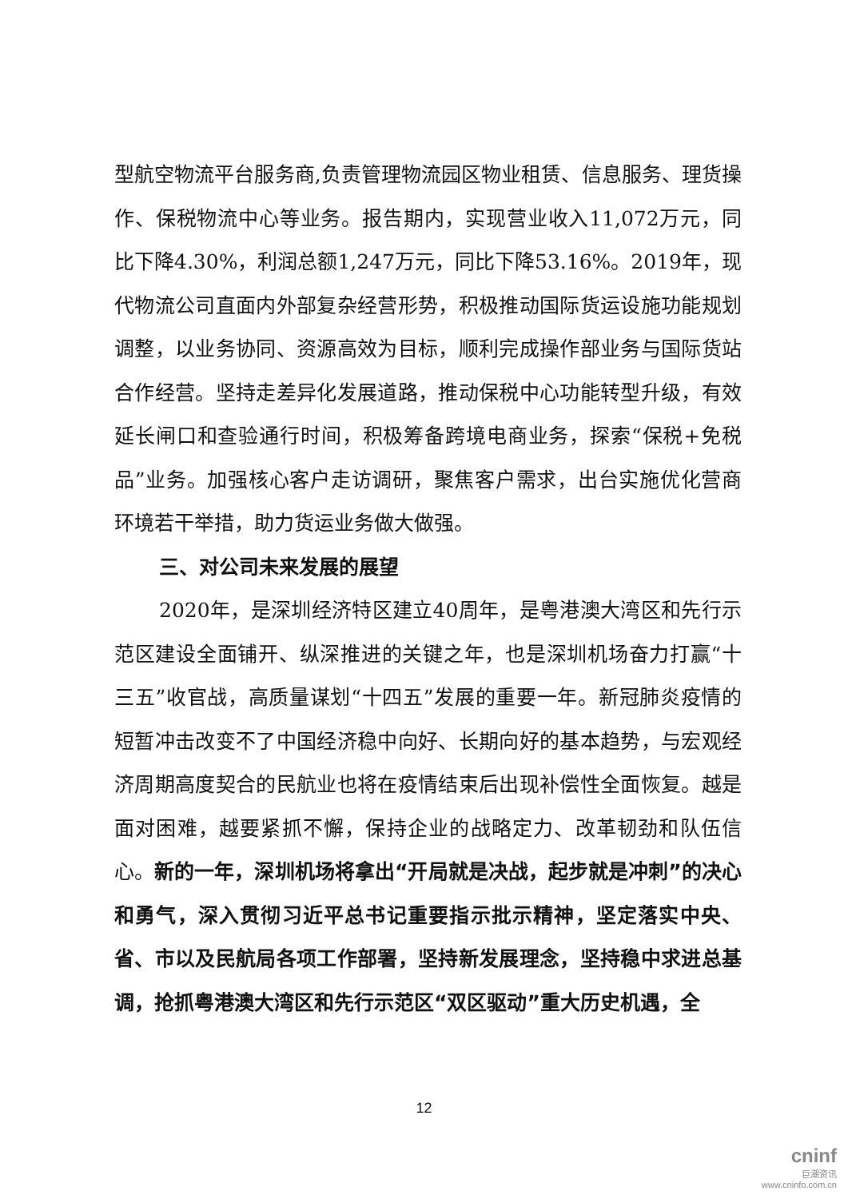型航空物流平台服务商,负责管理物流园区物业租赁、信息服务、理货操作、保税物流中心等业务。报告期内，实现营业收入11,072万元，同比下降4.30%，利润总额1,247万元，同比下降53.16%。2019年，现代物流公司直面内外部复杂经营形势，积极推动国际货运设施功能规划调整，以业务协同、资源高效为目标，顺利完成操作部业务与国际货站合作经营。坚持走差异化发展道路，推动保税中心功能转型升级，有效延长闸口和查验通行时间，积极筹备跨境电商业务，探索“保税+免税品”业务。加强核心客户走访调研，聚焦客户需求，出台实施优化营商环境若干举措，助力货运业务做大做强。
三、对公司未来发展的展望
2020年，是深圳经济特区建立40周年，是粤港澳大湾区和先行示范区建设全面铺开、纵深推进的关键之年，也是深圳机场奋力打赢“十三五”收官战，高质量谋划“十四五”发展的重要一年。新冠肺炎疫情的短暂冲击改变不了中国经济稳中向好、长期向好的基本趋势，与宏观经济周期高度契合的民航业也将在疫情结束后出现补偿性全面恢复。越是面对困难，越要紧抓不懈，保持企业的战略定力、改革韧劲和队伍信心。新的一年，深圳机场将拿出“开局就是决战，起步就是冲刺”的决心和勇气，深入贯彻习近平总书记重要指示批示精神，坚定落实中央、省、市以及民航局各项工作部署，坚持新发展理念，坚持稳中求进总基调，抢抓粤港澳大湾区和先行示范区“双区驱动”重大历史机遇，全
12
cninf
巨潮资讯
www.cninfo.com.cn